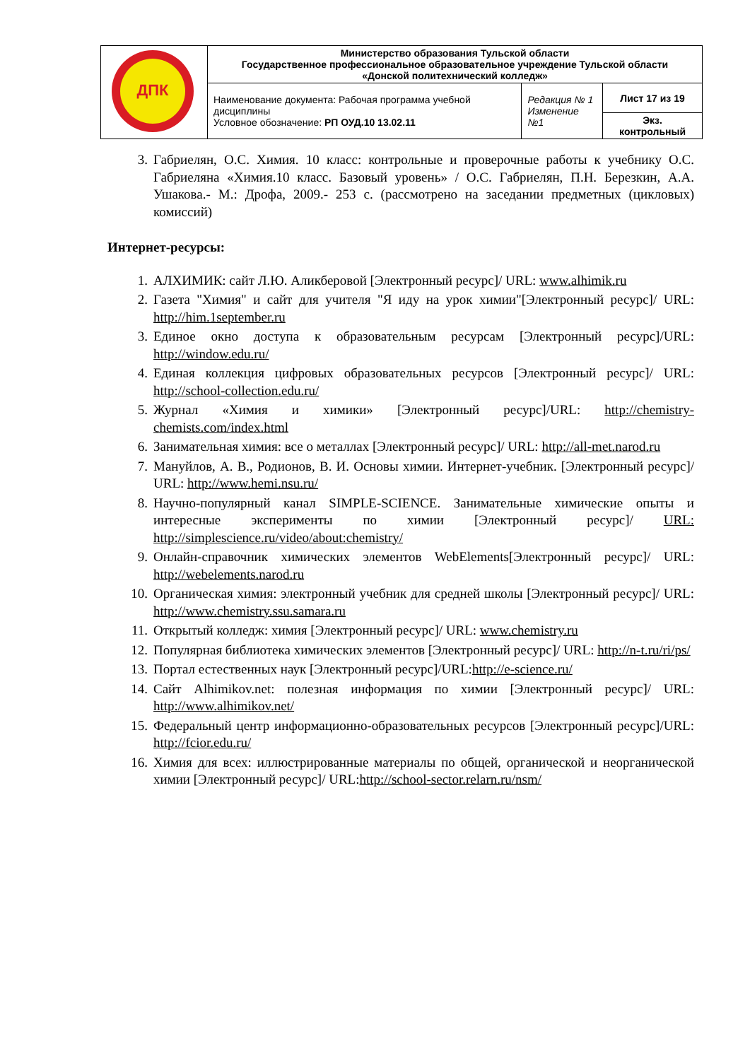| ДПК | Министерство образования Тульской области Государственное профессиональное образовательное учреждение Тульской области «Донской политехнический колледж» | | |
| | Наименование документа: Рабочая программа учебной дисциплины Условное обозначение: РП ОУД.10 13.02.11 | Редакция № 1 Изменение №1 | Лист 17 из 19 |
| | | | Экз. контрольный |
3. Габриелян, О.С. Химия. 10 класс: контрольные и проверочные работы к учебнику О.С. Габриеляна «Химия.10 класс. Базовый уровень» / О.С. Габриелян, П.Н. Березкин, А.А. Ушакова.- М.: Дрофа, 2009.- 253 с. (рассмотрено на заседании предметных (цикловых) комиссий)
Интернет-ресурсы:
1. АЛХИМИК: сайт Л.Ю. Аликберовой [Электронный ресурс]/ URL: www.alhimik.ru
2. Газета "Химия" и сайт для учителя "Я иду на урок химии"[Электронный ресурс]/ URL: http://him.1september.ru
3. Единое окно доступа к образовательным ресурсам [Электронный ресурс]/URL: http://window.edu.ru/
4. Единая коллекция цифровых образовательных ресурсов [Электронный ресурс]/ URL: http://school-collection.edu.ru/
5. Журнал «Химия и химики» [Электронный ресурс]/URL: http://chemistry-chemists.com/index.html
6. Занимательная химия: все о металлах [Электронный ресурс]/ URL: http://all-met.narod.ru
7. Мануйлов, А. В., Родионов, В. И. Основы химии. Интернет-учебник. [Электронный ресурс]/ URL: http://www.hemi.nsu.ru/
8. Научно-популярный канал SIMPLE-SCIENCE. Занимательные химические опыты и интересные эксперименты по химии [Электронный ресурс]/ URL: http://simplescience.ru/video/about:chemistry/
9. Онлайн-справочник химических элементов WebElements[Электронный ресурс]/ URL: http://webelements.narod.ru
10. Органическая химия: электронный учебник для средней школы [Электронный ресурс]/ URL: http://www.chemistry.ssu.samara.ru
11. Открытый колледж: химия [Электронный ресурс]/ URL: www.chemistry.ru
12. Популярная библиотека химических элементов [Электронный ресурс]/ URL: http://n-t.ru/ri/ps/
13. Портал естественных наук [Электронный ресурс]/URL:http://e-science.ru/
14. Сайт Alhimikov.net: полезная информация по химии [Электронный ресурс]/ URL: http://www.alhimikov.net/
15. Федеральный центр информационно-образовательных ресурсов [Электронный ресурс]/URL: http://fcior.edu.ru/
16. Химия для всех: иллюстрированные материалы по общей, органической и неорганической химии [Электронный ресурс]/ URL:http://school-sector.relarn.ru/nsm/